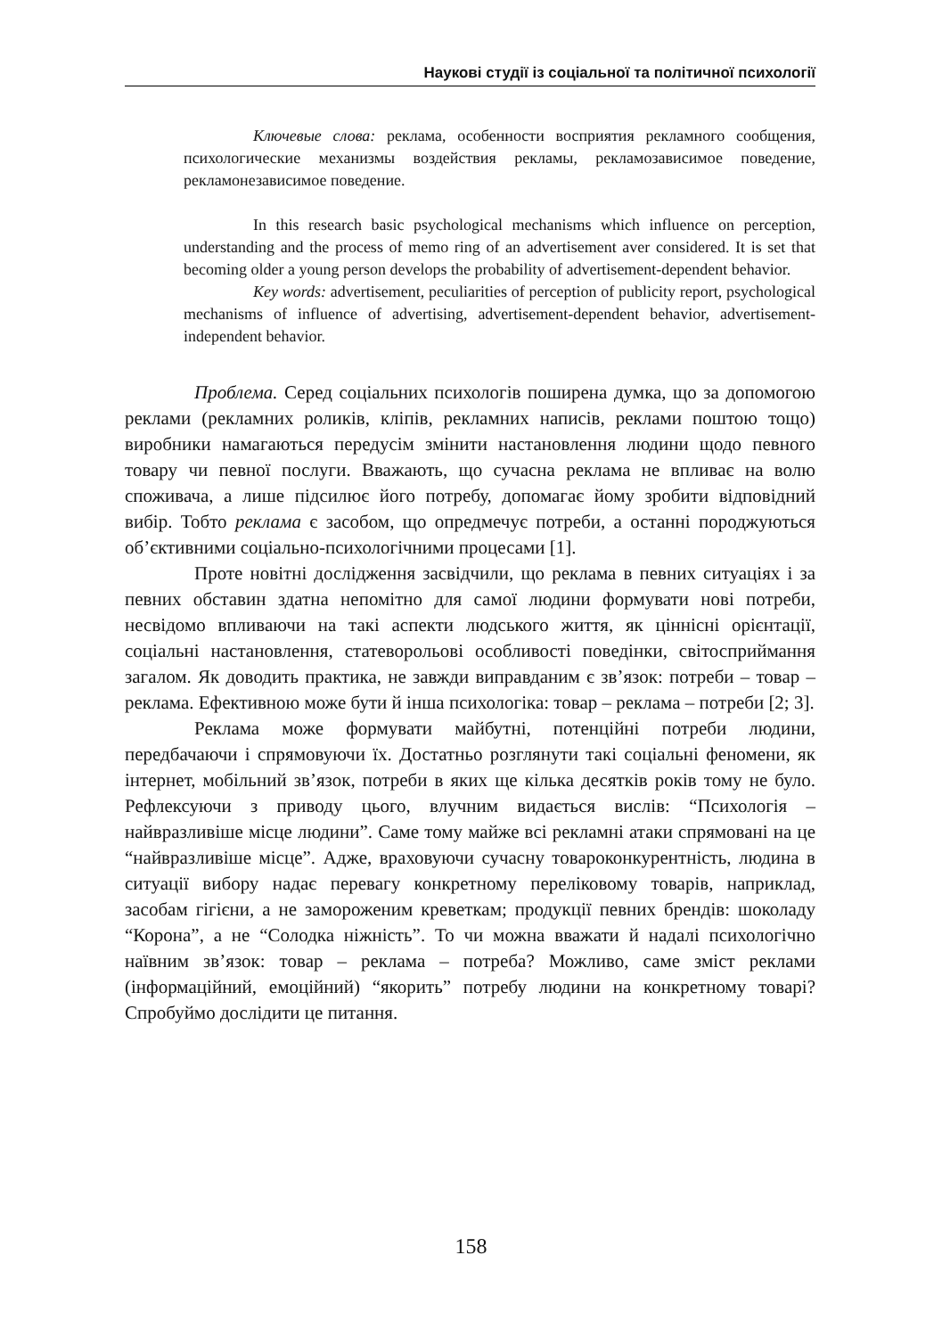Наукові студії із соціальної та політичної психології
Ключевые слова: реклама, особенности восприятия рекламного сообщения, психологические механизмы воздействия рекламы, рекламозависимое поведение, рекламонезависимое поведение.
In this research basic psychological mechanisms which influence on perception, understanding and the process of memo ring of an advertisement aver considered. It is set that becoming older a young person develops the probability of advertisement-dependent behavior.
Key words: advertisement, peculiarities of perception of publicity report, psychological mechanisms of influence of advertising, advertisement-dependent behavior, advertisement-independent behavior.
Проблема. Серед соціальних психологів поширена думка, що за допомогою реклами (рекламних роликів, кліпів, рекламних написів, реклами поштою тощо) виробники намагаються передусім змінити настановлення людини щодо певного товару чи певної послуги. Вважають, що сучасна реклама не впливає на волю споживача, а лише підсилює його потребу, допомагає йому зробити відповідний вибір. Тобто реклама є засобом, що опредмечує потреби, а останні породжуються об’єктивними соціально-психологічними процесами [1].
Проте новітні дослідження засвідчили, що реклама в певних ситуаціях і за певних обставин здатна непомітно для самої людини формувати нові потреби, несвідомо впливаючи на такі аспекти людського життя, як ціннісні орієнтації, соціальні настановлення, статеворольові особливості поведінки, світосприймання загалом. Як доводить практика, не завжди виправданим є зв’язок: потреби – товар – реклама. Ефективною може бути й інша психологіка: товар – реклама – потреби [2; 3].
Реклама може формувати майбутні, потенційні потреби людини, передбачаючи і спрямовуючи їх. Достатньо розглянути такі соціальні феномени, як інтернет, мобільний зв’язок, потреби в яких ще кілька десятків років тому не було. Рефлексуючи з приводу цього, влучним видається вислів: “Психологія – найвразливіше місце людини”. Саме тому майже всі рекламні атаки спрямовані на це “найвразливіше місце”. Адже, враховуючи сучасну товароконкурентність, людина в ситуації вибору надає перевагу конкретному переліковому товарів, наприклад, засобам гігієни, а не замороженим креветкам; продукції певних брендів: шоколаду “Корона”, а не “Солодка ніжність”. То чи можна вважати й надалі психологічно наївним зв’язок: товар – реклама – потреба? Можливо, саме зміст реклами (інформаційний, емоційний) “якорить” потребу людини на конкретному товарі? Спробуймо дослідити це питання.
158